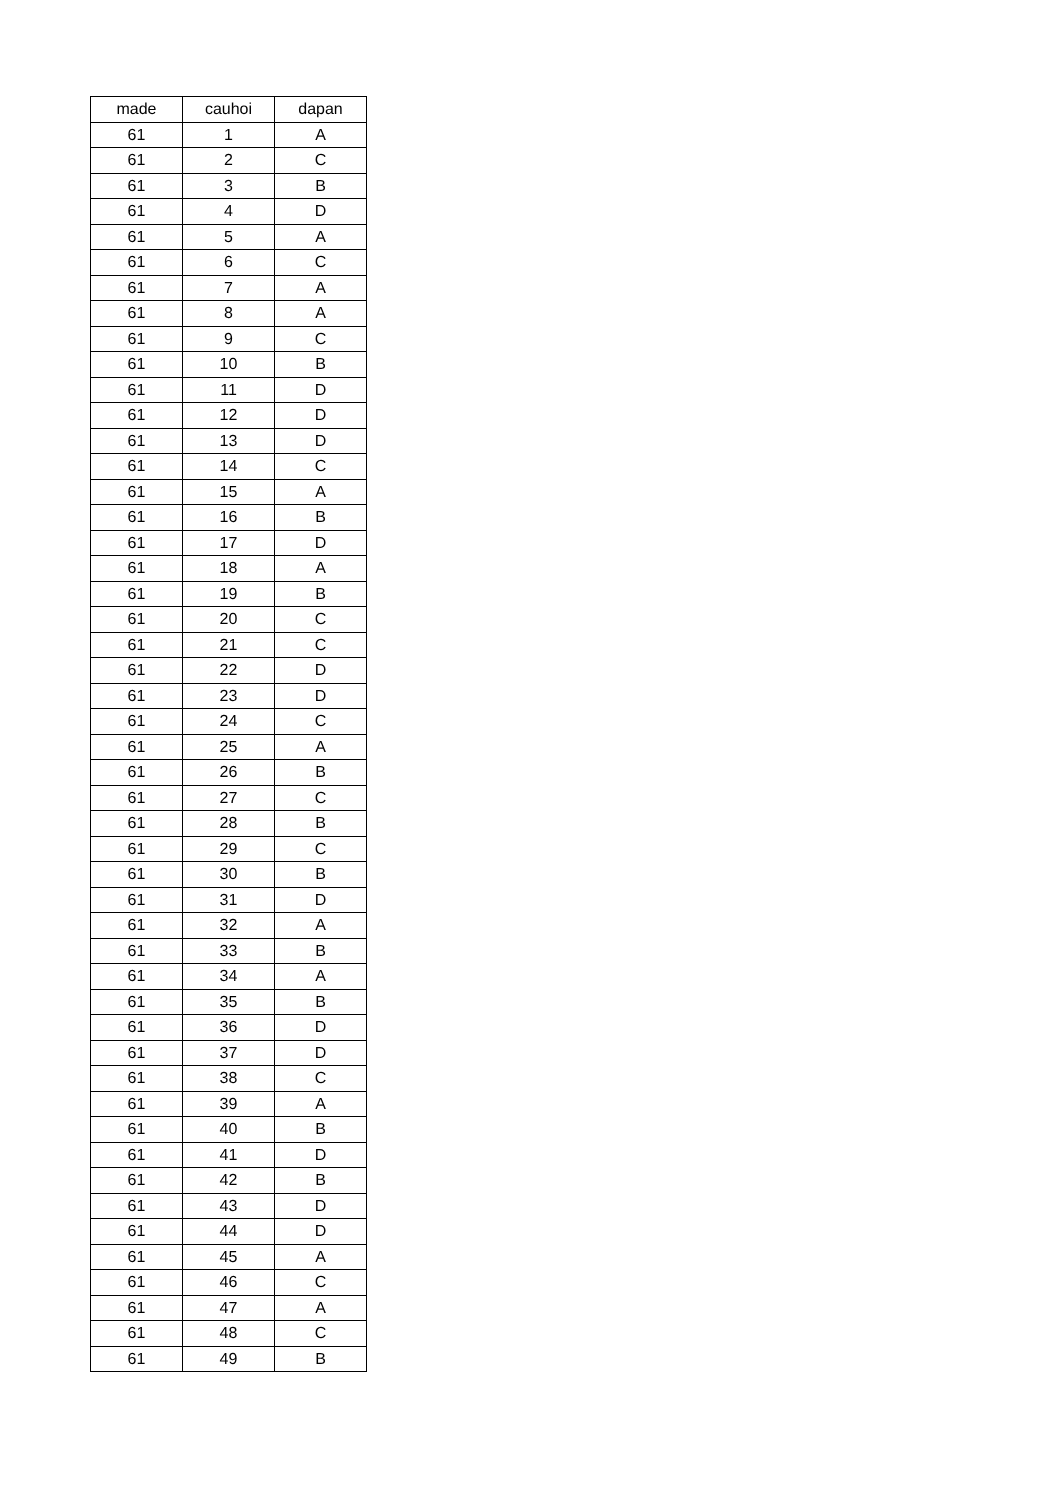| made | cauhoi | dapan |
| --- | --- | --- |
| 61 | 1 | A |
| 61 | 2 | C |
| 61 | 3 | B |
| 61 | 4 | D |
| 61 | 5 | A |
| 61 | 6 | C |
| 61 | 7 | A |
| 61 | 8 | A |
| 61 | 9 | C |
| 61 | 10 | B |
| 61 | 11 | D |
| 61 | 12 | D |
| 61 | 13 | D |
| 61 | 14 | C |
| 61 | 15 | A |
| 61 | 16 | B |
| 61 | 17 | D |
| 61 | 18 | A |
| 61 | 19 | B |
| 61 | 20 | C |
| 61 | 21 | C |
| 61 | 22 | D |
| 61 | 23 | D |
| 61 | 24 | C |
| 61 | 25 | A |
| 61 | 26 | B |
| 61 | 27 | C |
| 61 | 28 | B |
| 61 | 29 | C |
| 61 | 30 | B |
| 61 | 31 | D |
| 61 | 32 | A |
| 61 | 33 | B |
| 61 | 34 | A |
| 61 | 35 | B |
| 61 | 36 | D |
| 61 | 37 | D |
| 61 | 38 | C |
| 61 | 39 | A |
| 61 | 40 | B |
| 61 | 41 | D |
| 61 | 42 | B |
| 61 | 43 | D |
| 61 | 44 | D |
| 61 | 45 | A |
| 61 | 46 | C |
| 61 | 47 | A |
| 61 | 48 | C |
| 61 | 49 | B |